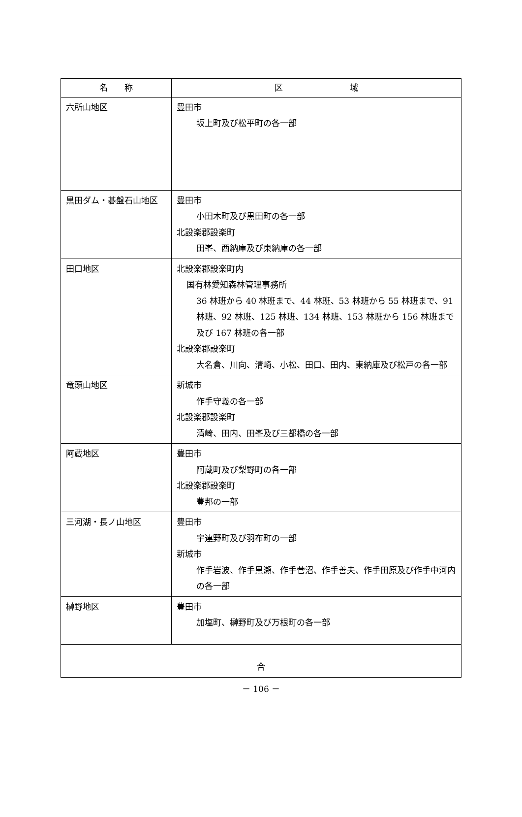| 名 称 | 区 域 |
| --- | --- |
| 六所山地区 | 豊田市 坂上町及び松平町の各一部 |
| 黒田ダム・碁盤石山地区 | 豊田市 小田木町及び黒田町の各一部 北設楽郡設楽町 田峯、西納庫及び東納庫の各一部 |
| 田口地区 | 北設楽郡設楽町内 国有林愛知森林管理事務所 36 林班から 40 林班まで、44 林班、53 林班から 55 林班まで、91 林班、92 林班、125 林班、134 林班、153 林班から 156 林班まで及び 167 林班の各一部 北設楽郡設楽町 大名倉、川向、清崎、小松、田口、田内、東納庫及び松戸の各一部 |
| 竜頭山地区 | 新城市 作手守義の各一部 北設楽郡設楽町 清崎、田内、田峯及び三都橋の各一部 |
| 阿蔵地区 | 豊田市 阿蔵町及び梨野町の各一部 北設楽郡設楽町 豊邦の一部 |
| 三河湖・長ノ山地区 | 豊田市 宇連野町及び羽布町の一部 新城市 作手岩波、作手黒瀬、作手菅沼、作手善夫、作手田原及び作手中河内の各一部 |
| 榊野地区 | 豊田市 加塩町、榊野町及び万根町の各一部 |
| 合 | |
－ 106 －